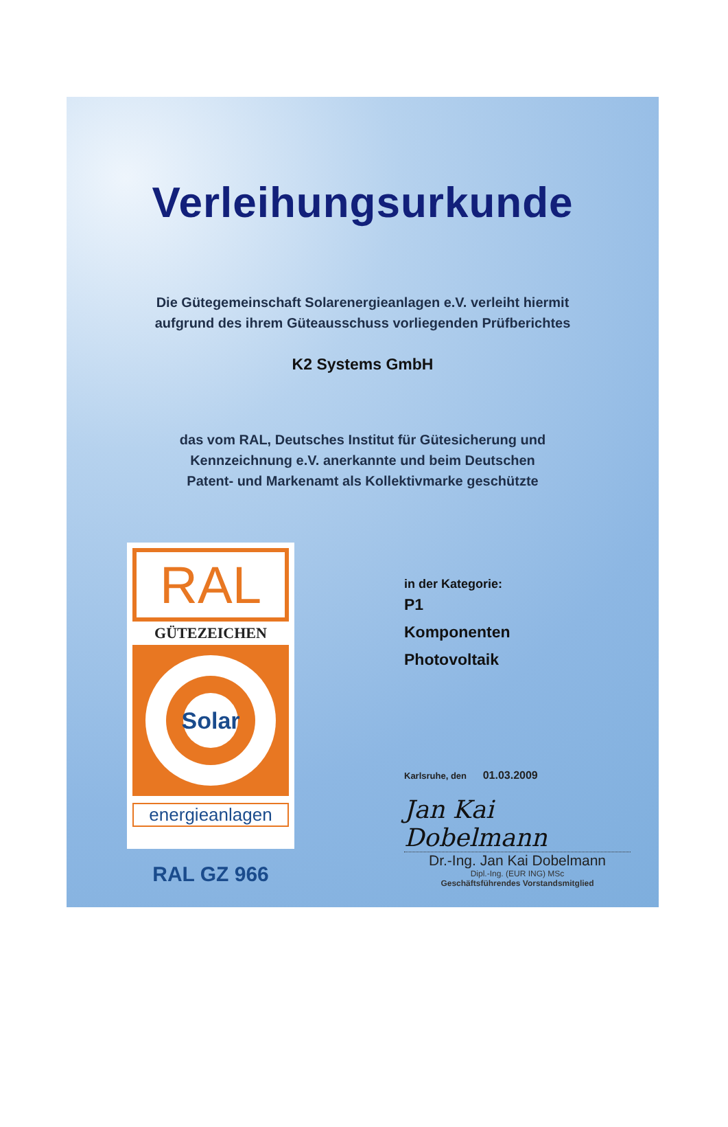Verleihungsurkunde
Die Gütegemeinschaft Solarenergieanlagen e.V. verleiht hiermit
aufgrund des ihrem Güteausschuss vorliegenden Prüfberichtes
K2 Systems GmbH
das vom RAL, Deutsches Institut für Gütesicherung und
Kennzeichnung e.V. anerkannte und beim Deutschen
Patent- und Markenamt als Kollektivmarke geschützte
RAL
GÜTEZEICHEN
Solar
energieanlagen
RAL GZ 966
in der Kategorie:
P1
Komponenten
Photovoltaik
Karlsruhe, den 01.03.2009
Jan Kai Dobelmann
Dr.-Ing. Jan Kai Dobelmann
Dipl.-Ing. (EUR ING) MSc
Geschäftsführendes Vorstandsmitglied